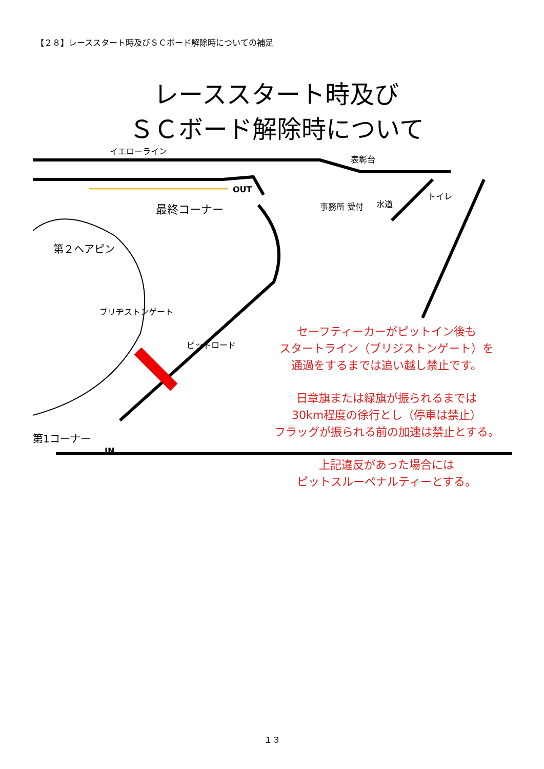【２８】レーススタート時及びＳＣボード解除時についての補足
レーススタート時及び
ＳＣボード解除時について
イエローライン
表彰台
OUT
トイレ
水道
最終コーナー 事務所 受付
第２ヘアピン
ブリヂストンゲート
ピットロード
第1コーナー
IN
セーフティーカーがピットイン後も
スタートライン（ブリジストンゲート）を
通過をするまでは追い越し禁止です。
日章旗または緑旗が振られるまでは
30km程度の徐行とし（停車は禁止）
フラッグが振られる前の加速は禁止とする。
上記違反があった場合には
ピットスルーペナルティーとする。
１３